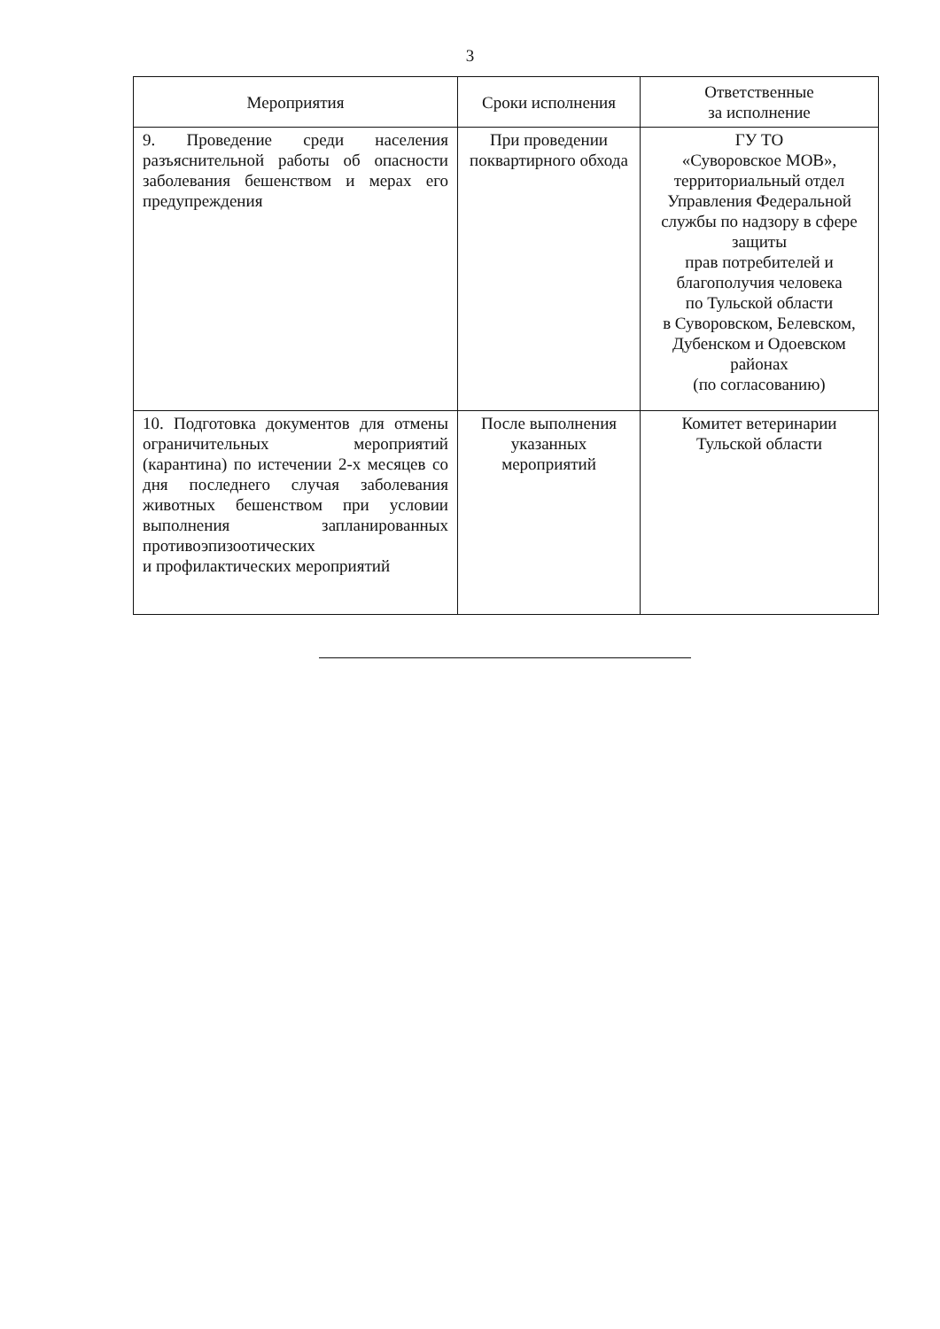3
| Мероприятия | Сроки исполнения | Ответственные за исполнение |
| --- | --- | --- |
| 9. Проведение среди населения разъяснительной работы об опасности заболевания бешенством и мерах его предупреждения | При проведении поквартирного обхода | ГУ ТО «Суворовское МОВ», территориальный отдел Управления Федеральной службы по надзору в сфере защиты прав потребителей и благополучия человека по Тульской области в Суворовском, Белевском, Дубенском и Одоевском районах (по согласованию) |
| 10. Подготовка документов для отмены ограничительных мероприятий (карантина) по истечении 2-х месяцев со дня последнего случая заболевания животных бешенством при условии выполнения запланированных противоэпизоотических и профилактических мероприятий | После выполнения указанных мероприятий | Комитет ветеринарии Тульской области |